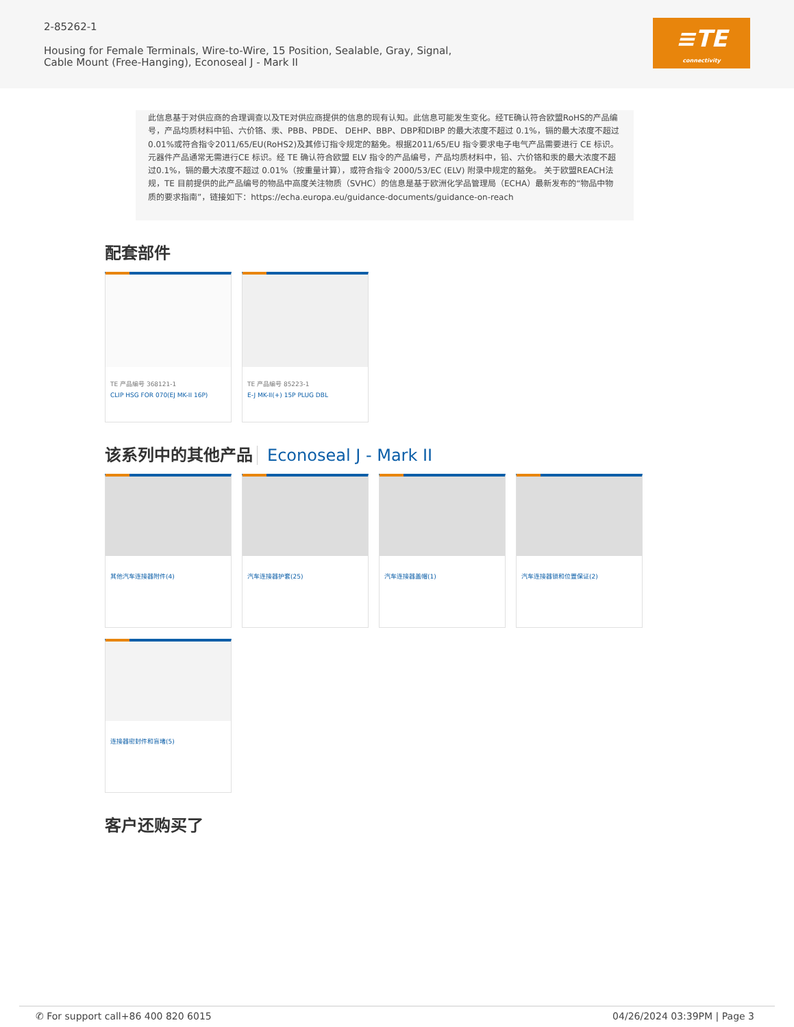2-85262-1
Housing for Female Terminals, Wire-to-Wire, 15 Position, Sealable, Gray, Signal,
Cable Mount (Free-Hanging), Econoseal J - Mark II
≡TE
connectivity
此信息基于对供应商的合理调查以及TE对供应商提供的信息的现有认知。此信息可能发生变化。经TE确认符合欧盟RoHS的产品编号，产品均质材料中铅、六价铬、汞、PBB、PBDE、 DEHP、BBP、DBP和DIBP 的最大浓度不超过 0.1%，镉的最大浓度不超过 0.01%或符合指令2011/65/EU(RoHS2)及其修订指令规定的豁免。根据2011/65/EU 指令要求电子电气产品需要进行 CE 标识。元器件产品通常无需进行CE 标识。经 TE 确认符合欧盟 ELV 指令的产品编号，产品均质材料中，铅、六价铬和汞的最大浓度不超过0.1%，镉的最大浓度不超过 0.01%（按重量计算），或符合指令 2000/53/EC (ELV) 附录中规定的豁免。 关于欧盟REACH法规，TE 目前提供的此产品编号的物品中高度关注物质（SVHC）的信息是基于欧洲化学品管理局（ECHA）最新发布的“物品中物质的要求指南”，链接如下：https://echa.europa.eu/guidance-documents/guidance-on-reach
配套部件
TE 产品编号 368121-1
CLIP HSG FOR 070(EJ MK-II 16P)
TE 产品编号 85223-1
E-J MK-II(+) 15P PLUG DBL
该系列中的其他产品 Econoseal J - Mark II
其他汽车连接器附件(4) 汽车连接器护套(25) 汽车连接器盖帽(1) 汽车连接器锁和位置保证(2)
连接器密封件和盲堵(5)
客户还购买了
✆ For support call+86 400 820 6015 04/26/2024 03:39PM | Page 3